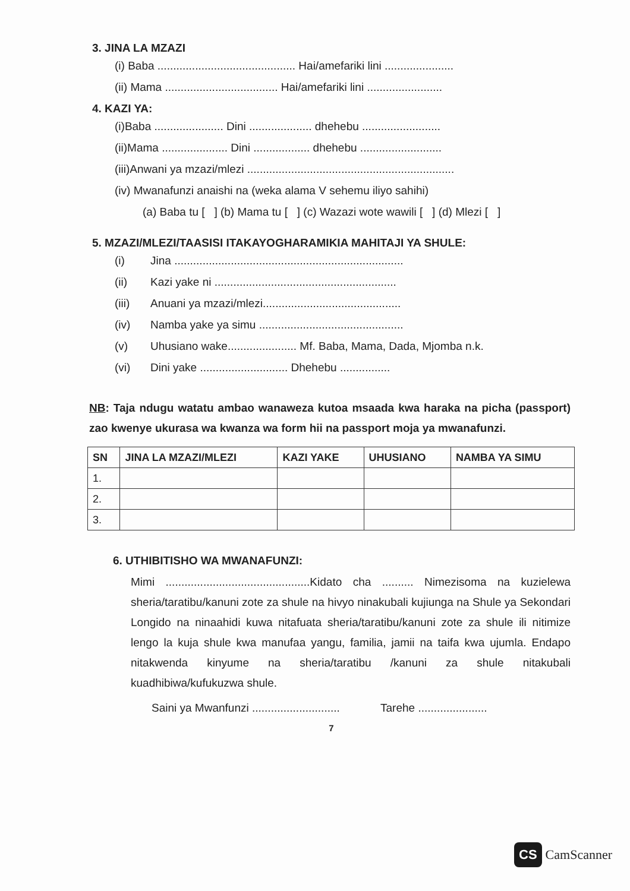3. JINA LA MZAZI
(i) Baba ............................................ Hai/amefariki lini ......................
(ii) Mama .................................... Hai/amefariki lini ........................
4. KAZI YA:
(i)Baba ...................... Dini .................... dhehebu .........................
(ii)Mama ..................... Dini .................. dhehebu ..........................
(iii)Anwani ya mzazi/mlezi ..................................................................
(iv) Mwanafunzi anaishi na (weka alama V sehemu iliyo sahihi)
(a) Baba tu [ ] (b) Mama tu [ ] (c) Wazazi wote wawili [ ] (d) Mlezi [ ]
5. MZAZI/MLEZI/TAASISI ITAKAYOGHARAMIKIA MAHITAJI YA SHULE:
(i) Jina .........................................................................
(ii) Kazi yake ni ..........................................................
(iii) Anuani ya mzazi/mlezi............................................
(iv) Namba yake ya simu ..............................................
(v) Uhusiano wake...................... Mf. Baba, Mama, Dada, Mjomba n.k.
(vi) Dini yake ............................ Dhehebu ................
NB: Taja ndugu watatu ambao wanaweza kutoa msaada kwa haraka na picha (passport) zao kwenye ukurasa wa kwanza wa form hii na passport moja ya mwanafunzi.
| SN | JINA LA MZAZI/MLEZI | KAZI YAKE | UHUSIANO | NAMBA YA SIMU |
| --- | --- | --- | --- | --- |
| 1. | | | | |
| 2. | | | | |
| 3. | | | | |
6. UTHIBITISHO WA MWANAFUNZI:
Mimi ..............................................Kidato cha .......... Nimezisoma na kuzielewa sheria/taratibu/kanuni zote za shule na hivyo ninakubali kujiunga na Shule ya Sekondari Longido na ninaahidi kuwa nitafuata sheria/taratibu/kanuni zote za shule ili nitimize lengo la kuja shule kwa manufaa yangu, familia, jamii na taifa kwa ujumla. Endapo nitakwenda kinyume na sheria/taratibu /kanuni za shule nitakubali kuadhibiwa/kufukuzwa shule.
Saini ya Mwanfunzi ............................ Tarehe ......................
7
CS CamScanner